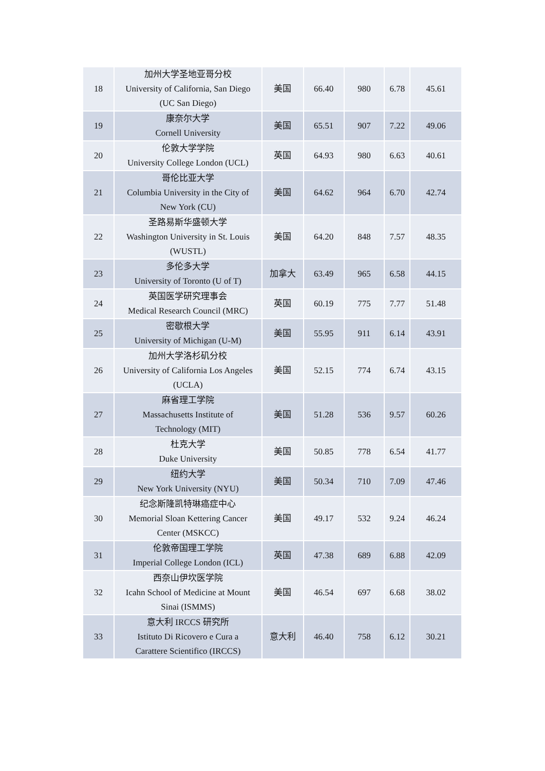| 18 | 加州大学圣地亚哥分校 University of California, San Diego (UC San Diego) | 美国 | 66.40 | 980 | 6.78 | 45.61 |
| 19 | 康奈尔大学 Cornell University | 美国 | 65.51 | 907 | 7.22 | 49.06 |
| 20 | 伦敦大学学院 University College London (UCL) | 英国 | 64.93 | 980 | 6.63 | 40.61 |
| 21 | 哥伦比亚大学 Columbia University in the City of New York (CU) | 美国 | 64.62 | 964 | 6.70 | 42.74 |
| 22 | 圣路易斯华盛顿大学 Washington University in St. Louis (WUSTL) | 美国 | 64.20 | 848 | 7.57 | 48.35 |
| 23 | 多伦多大学 University of Toronto (U of T) | 加拿大 | 63.49 | 965 | 6.58 | 44.15 |
| 24 | 英国医学研究理事会 Medical Research Council (MRC) | 英国 | 60.19 | 775 | 7.77 | 51.48 |
| 25 | 密歇根大学 University of Michigan (U-M) | 美国 | 55.95 | 911 | 6.14 | 43.91 |
| 26 | 加州大学洛杉矶分校 University of California Los Angeles (UCLA) | 美国 | 52.15 | 774 | 6.74 | 43.15 |
| 27 | 麻省理工学院 Massachusetts Institute of Technology (MIT) | 美国 | 51.28 | 536 | 9.57 | 60.26 |
| 28 | 杜克大学 Duke University | 美国 | 50.85 | 778 | 6.54 | 41.77 |
| 29 | 纽约大学 New York University (NYU) | 美国 | 50.34 | 710 | 7.09 | 47.46 |
| 30 | 纪念斯隆凯特琳癌症中心 Memorial Sloan Kettering Cancer Center (MSKCC) | 美国 | 49.17 | 532 | 9.24 | 46.24 |
| 31 | 伦敦帝国理工学院 Imperial College London (ICL) | 英国 | 47.38 | 689 | 6.88 | 42.09 |
| 32 | 西奈山伊坎医学院 Icahn School of Medicine at Mount Sinai (ISMMS) | 美国 | 46.54 | 697 | 6.68 | 38.02 |
| 33 | 意大利 IRCCS 研究所 Istituto Di Ricovero e Cura a Carattere Scientifico (IRCCS) | 意大利 | 46.40 | 758 | 6.12 | 30.21 |